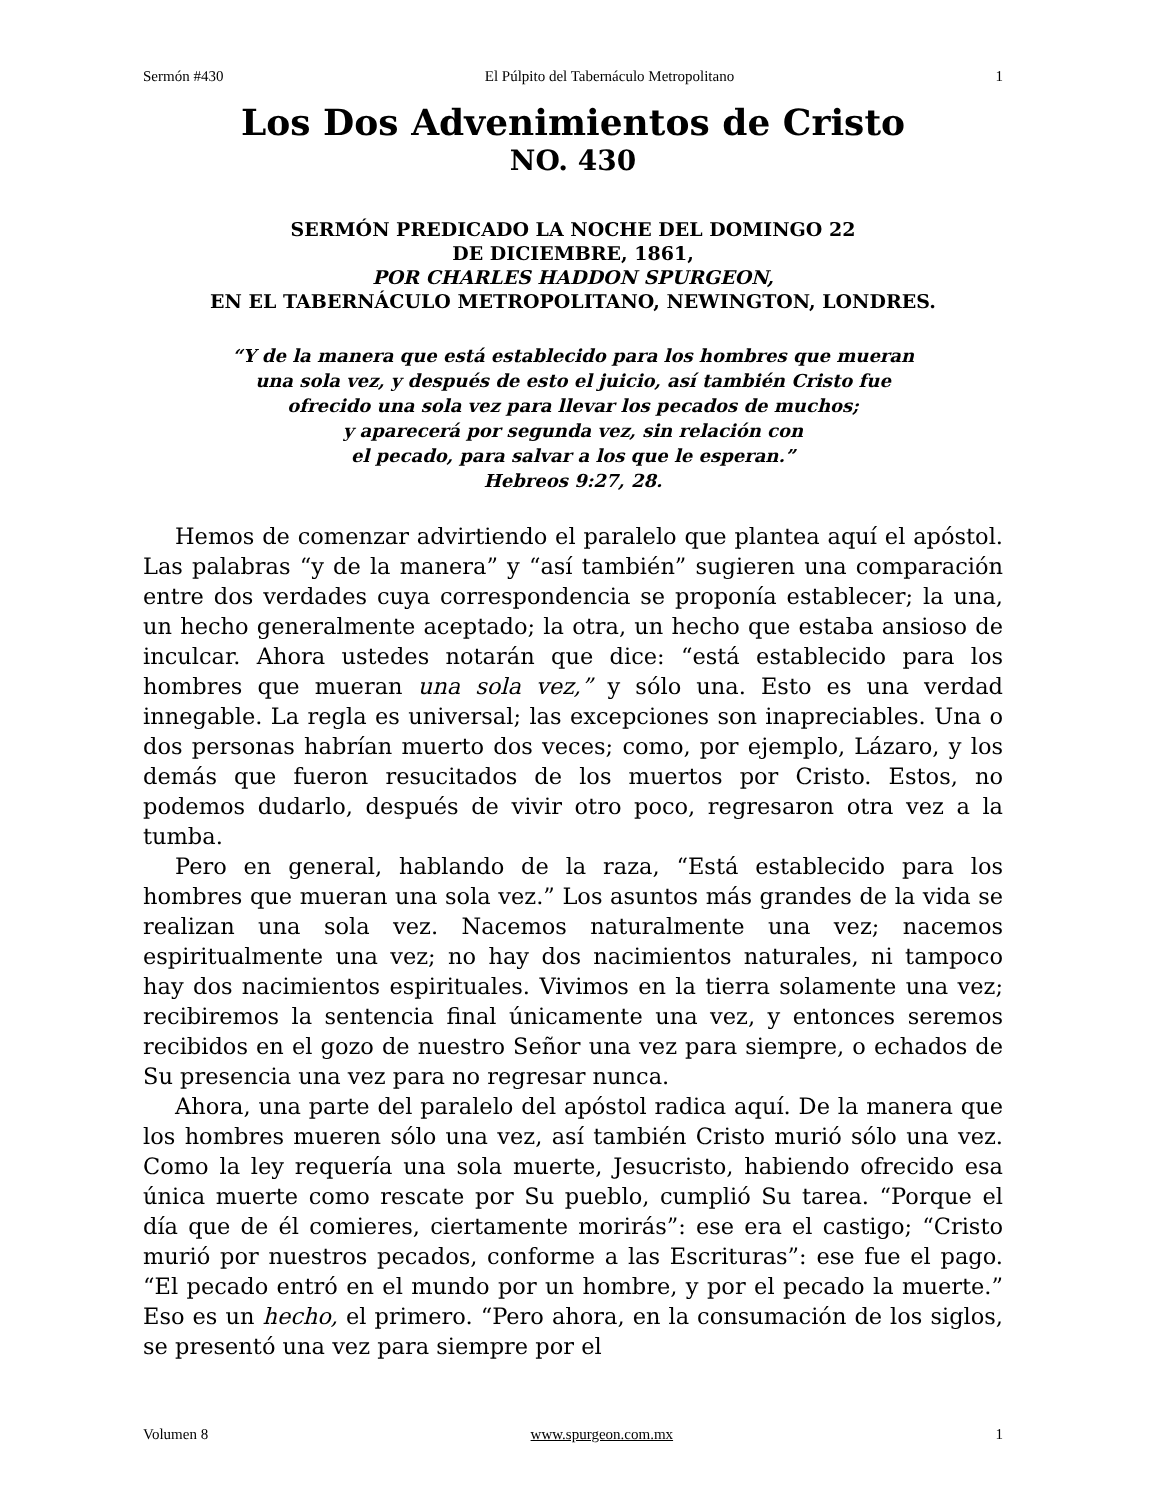Sermón #430 El Púlpito del Tabernáculo Metropolitano 1
Los Dos Advenimientos de Cristo
NO. 430
SERMÓN PREDICADO LA NOCHE DEL DOMINGO 22
DE DICIEMBRE, 1861,
POR CHARLES HADDON SPURGEON,
EN EL TABERNÁCULO METROPOLITANO, NEWINGTON, LONDRES.
“Y de la manera que está establecido para los hombres que mueran
una sola vez, y después de esto el juicio, así también Cristo fue
ofrecido una sola vez para llevar los pecados de muchos;
y aparecerá por segunda vez, sin relación con
el pecado, para salvar a los que le esperan.”
Hebreos 9:27, 28.
Hemos de comenzar advirtiendo el paralelo que plantea aquí el apóstol. Las palabras “y de la manera” y “así también” sugieren una comparación entre dos verdades cuya correspondencia se proponía establecer; la una, un hecho generalmente aceptado; la otra, un hecho que estaba ansioso de inculcar. Ahora ustedes notarán que dice: “está establecido para los hombres que mueran una sola vez,” y sólo una. Esto es una verdad innegable. La regla es universal; las excepciones son inapreciables. Una o dos personas habrían muerto dos veces; como, por ejemplo, Lázaro, y los demás que fueron resucitados de los muertos por Cristo. Estos, no podemos dudarlo, después de vivir otro poco, regresaron otra vez a la tumba.
Pero en general, hablando de la raza, “Está establecido para los hombres que mueran una sola vez.” Los asuntos más grandes de la vida se realizan una sola vez. Nacemos naturalmente una vez; nacemos espiritualmente una vez; no hay dos nacimientos naturales, ni tampoco hay dos nacimientos espirituales. Vivimos en la tierra solamente una vez; recibiremos la sentencia final únicamente una vez, y entonces seremos recibidos en el gozo de nuestro Señor una vez para siempre, o echados de Su presencia una vez para no regresar nunca.
Ahora, una parte del paralelo del apóstol radica aquí. De la manera que los hombres mueren sólo una vez, así también Cristo murió sólo una vez. Como la ley requería una sola muerte, Jesucristo, habiendo ofrecido esa única muerte como rescate por Su pueblo, cumplió Su tarea. “Porque el día que de él comieres, ciertamente morirás”: ese era el castigo; “Cristo murió por nuestros pecados, conforme a las Escrituras”: ese fue el pago. “El pecado entró en el mundo por un hombre, y por el pecado la muerte.” Eso es un hecho, el primero. “Pero ahora, en la consumación de los siglos, se presentó una vez para siempre por el
Volumen 8 www.spurgeon.com.mx 1